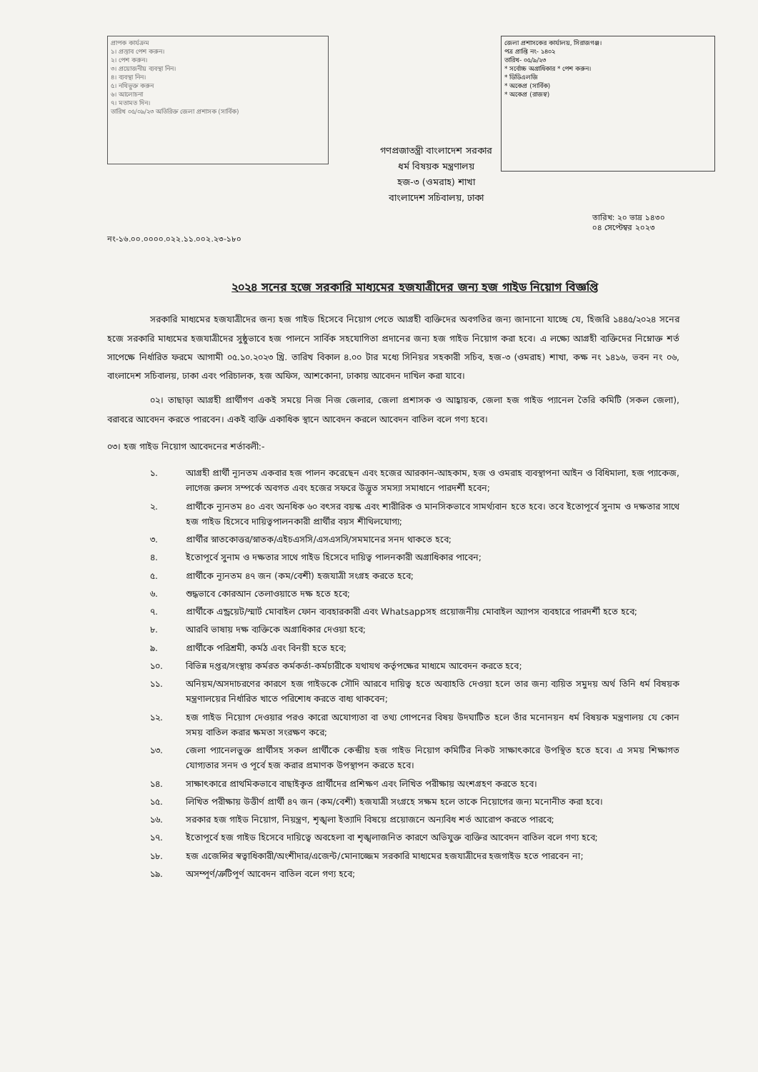প্রাপক কার্যক্রম
১। প্রস্তাব পেশ করুন।
২। পেশ করুন।
৩। প্রয়োজনীয় ব্যবস্থা নিন।
৪। ব্যবস্থা নিন।
৫। নথিভুক্ত করুন
৬। আলোচনা
৭। মতামত দিন।
তারিখ ০৫/০৯/২৩ অতিরিক্ত জেলা প্রশাসক (সার্বিক)
জেলা প্রশাসকের কার্যালয়, সিরাজগঞ্জ।
পত্র প্রাপ্তি নং- ১৪০২
তারিখ- ০৫/৯/২৩
* সর্বোচ্চ অগ্রাধিকার * পেশ করুন।
* ডিডিএলজি
* অকেপ্র (সার্বিক)
* অকেপ্র (রাজস্ব)
গণপ্রজাতন্ত্রী বাংলাদেশ সরকার
ধর্ম বিষয়ক মন্ত্রণালয়
হজ-৩ (ওমরাহ) শাখা
বাংলাদেশ সচিবালয়, ঢাকা
নং-১৬.০০.০০০০.০২২.১১.০০২.২৩-১৮০ তারিখ: ২০ ভাদ্র ১৪৩০
০৪ সেপ্টেম্বর ২০২৩
২০২৪ সনের হজে সরকারি মাধ্যমের হজযাত্রীদের জন্য হজ গাইড নিয়োগ বিজ্ঞপ্তি
সরকারি মাধ্যমের হজযাত্রীদের জন্য হজ গাইড হিসেবে নিয়োগ পেতে আগ্রহী ব্যক্তিদের অবগতির জন্য জানানো যাচ্ছে যে, হিজরি ১৪৪৫/২০২৪ সনের হজে সরকারি মাধ্যমের হজযাত্রীদের সুষ্ঠুভাবে হজ পালনে সার্বিক সহযোগিতা প্রদানের জন্য হজ গাইড নিয়োগ করা হবে। এ লক্ষ্যে আগ্রহী ব্যক্তিদের নিম্নোক্ত শর্ত সাপেক্ষে নির্ধারিত ফরমে আগামী ০৫.১০.২০২৩ খ্রি. তারিখ বিকাল ৪.০০ টার মধ্যে সিনিয়র সহকারী সচিব, হজ-৩ (ওমরাহ) শাখা, কক্ষ নং ১৪১৬, ভবন নং ০৬, বাংলাদেশ সচিবালয়, ঢাকা এবং পরিচালক, হজ অফিস, আশকোনা, ঢাকায় আবেদন দাখিল করা যাবে।
০২। তাছাড়া আগ্রহী প্রার্থীগণ একই সময়ে নিজ নিজ জেলার, জেলা প্রশাসক ও আহ্বায়ক, জেলা হজ গাইড প্যানেল তৈরি কমিটি (সকল জেলা), বরাবরে আবেদন করতে পারবেন। একই ব্যক্তি একাধিক স্থানে আবেদন করলে আবেদন বাতিল বলে গণ্য হবে।
০৩। হজ গাইড নিয়োগ আবেদনের শর্তাবলী:-
১. আগ্রহী প্রার্থী ন্যূনতম একবার হজ পালন করেছেন এবং হজের আরকান-আহকাম, হজ ও ওমরাহ ব্যবস্থাপনা আইন ও বিধিমালা, হজ প্যাকেজ, লাগেজ রুলস সম্পর্কে অবগত এবং হজের সফরে উদ্ভূত সমস্যা সমাধানে পারদর্শী হবেন;
২. প্রার্থীকে ন্যূনতম ৪০ এবং অনধিক ৬০ বৎসর বয়স্ক এবং শারীরিক ও মানসিকভাবে সামর্থ্যবান হতে হবে। তবে ইতোপূর্বে সুনাম ও দক্ষতার সাথে হজ গাইড হিসেবে দায়িত্বপালনকারী প্রার্থীর বয়স শীথিলযোগ্য;
৩. প্রার্থীর স্নাতকোত্তর/স্নাতক/এইচএসসি/এসএসসি/সমমানের সনদ থাকতে হবে;
৪. ইতোপূর্বে সুনাম ও দক্ষতার সাথে গাইড হিসেবে দায়িত্ব পালনকারী অগ্রাধিকার পাবেন;
৫. প্রার্থীকে ন্যূনতম ৪৭ জন (কম/বেশী) হজযাত্রী সংগ্রহ করতে হবে;
৬. শুদ্ধভাবে কোরআন তেলাওয়াতে দক্ষ হতে হবে;
৭. প্রার্থীকে এন্ড্রয়েট/স্মার্ট মোবাইল ফোন ব্যবহারকারী এবং Whatsappসহ প্রয়োজনীয় মোবাইল অ্যাপস ব্যবহারে পারদর্শী হতে হবে;
৮. আরবি ভাষায় দক্ষ ব্যক্তিকে অগ্রাধিকার দেওয়া হবে;
৯. প্রার্থীকে পরিশ্রমী, কর্মঠ এবং বিনয়ী হতে হবে;
১০. বিভিন্ন দপ্তর/সংস্থায় কর্মরত কর্মকর্তা-কর্মচারীকে যথাযথ কর্তৃপক্ষের মাধ্যমে আবেদন করতে হবে;
১১. অনিয়ম/অসদাচরণের কারণে হজ গাইডকে সৌদি আরবে দায়িত্ব হতে অব্যাহতি দেওয়া হলে তার জন্য ব্যয়িত সমুদয় অর্থ তিনি ধর্ম বিষয়ক মন্ত্রণালয়ের নির্ধারিত খাতে পরিশোধ করতে বাধ্য থাকবেন;
১২. হজ গাইড নিয়োগ দেওয়ার পরও কারো অযোগ্যতা বা তথ্য গোপনের বিষয় উদঘাটিত হলে তাঁর মনোনয়ন ধর্ম বিষয়ক মন্ত্রণালয় যে কোন সময় বাতিল করার ক্ষমতা সংরক্ষণ করে;
১৩. জেলা প্যানেলভুক্ত প্রার্থীসহ সকল প্রার্থীকে কেন্দ্রীয় হজ গাইড নিয়োগ কমিটির নিকট সাক্ষাৎকারে উপস্থিত হতে হবে। এ সময় শিক্ষাগত যোগ্যতার সনদ ও পূর্বে হজ করার প্রমাণক উপস্থাপন করতে হবে।
১৪. সাক্ষাৎকারে প্রাথমিকভাবে বাছাইকৃত প্রার্থীদের প্রশিক্ষণ এবং লিখিত পরীক্ষায় অংশগ্রহণ করতে হবে।
১৫. লিখিত পরীক্ষায় উত্তীর্ণ প্রার্থী ৪৭ জন (কম/বেশী) হজযাত্রী সংগ্রহে সক্ষম হলে তাকে নিয়োগের জন্য মনোনীত করা হবে।
১৬. সরকার হজ গাইড নিয়োগ, নিয়ন্ত্রণ, শৃঙ্খলা ইত্যাদি বিষয়ে প্রয়োজনে অন্যবিধ শর্ত আরোপ করতে পারবে;
১৭. ইতোপূর্বে হজ গাইড হিসেবে দায়িত্বে অবহেলা বা শৃঙ্খলাজনিত কারণে অভিযুক্ত ব্যক্তির আবেদন বাতিল বলে গণ্য হবে;
১৮. হজ এজেন্সির স্বত্বাধিকারী/অংশীদার/এজেন্ট/মোনাজ্জেম সরকারি মাধ্যমের হজযাত্রীদের হজগাইড হতে পারবেন না;
১৯. অসম্পূর্ণ/ত্রুটিপূর্ণ আবেদন বাতিল বলে গণ্য হবে;